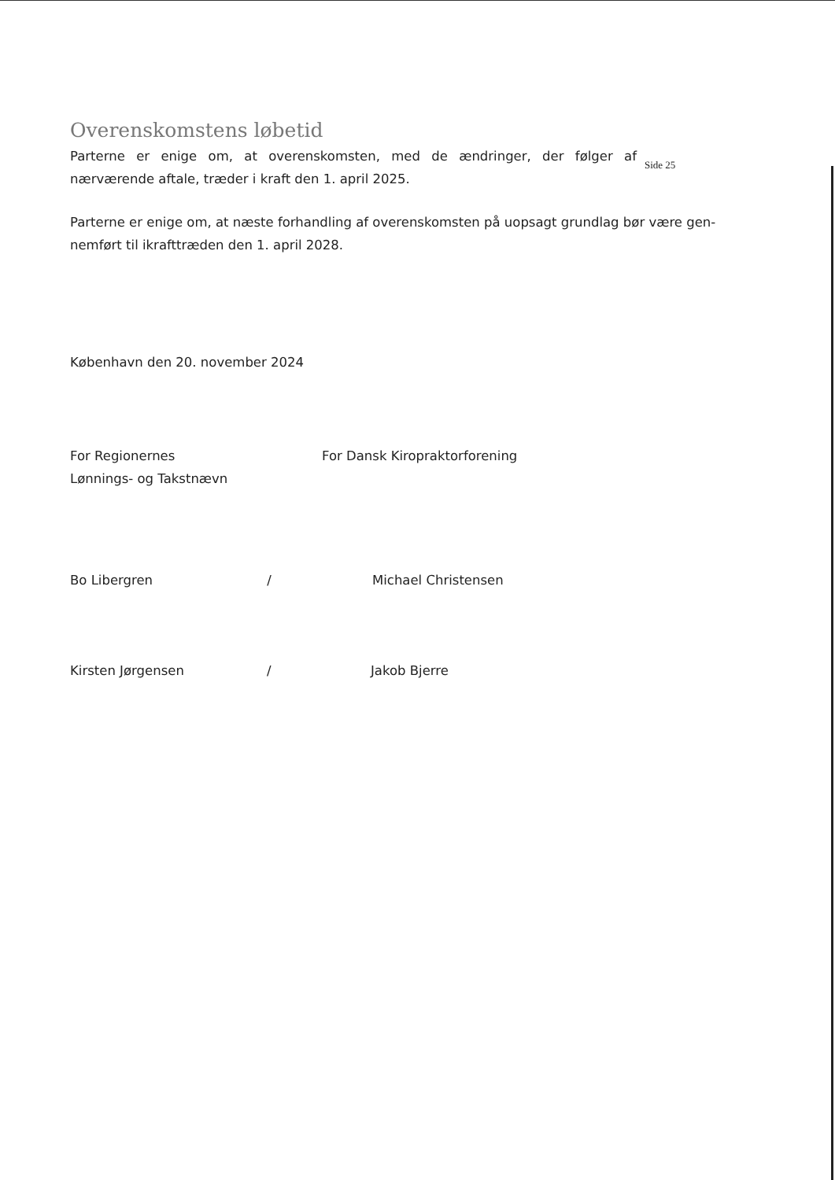Overenskomstens løbetid
Parterne er enige om, at overenskomsten, med de ændringer, der følger af nærværende aftale, træder i kraft den 1. april 2025.
Side 25
Parterne er enige om, at næste forhandling af overenskomsten på uopsagt grundlag bør være gen-nemført til ikrafttræden den 1. april 2028.
København den 20. november 2024
For Regionernes
Lønnings- og Takstnævn
Bo Libergren /
Kirsten Jørgensen /
For Dansk Kiropraktorforening
Michael Christensen
Jakob Bjerre